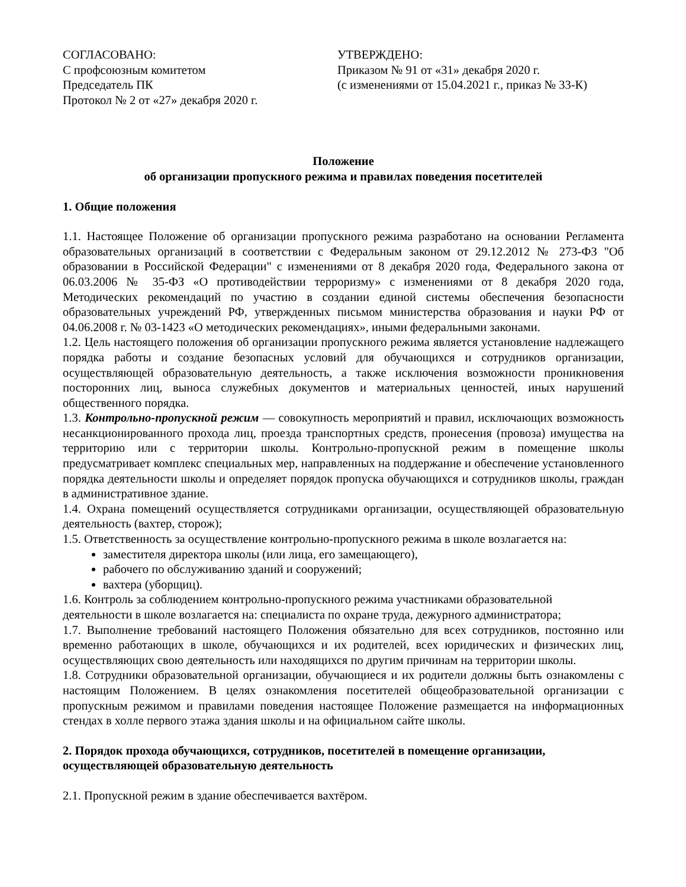СОГЛАСОВАНО:
С профсоюзным комитетом
Председатель ПК
Протокол № 2 от «27» декабря 2020 г.
УТВЕРЖДЕНО:
Приказом № 91 от «31» декабря 2020 г.
(с изменениями от 15.04.2021 г., приказ № 33-К)
Положение
об организации пропускного режима и правилах поведения посетителей
1. Общие положения
1.1. Настоящее Положение об организации пропускного режима разработано на основании Регламента образовательных организаций в соответствии с Федеральным законом от 29.12.2012 № 273-ФЗ "Об образовании в Российской Федерации" с изменениями от 8 декабря 2020 года, Федерального закона от 06.03.2006 № 35-ФЗ «О противодействии терроризму» с изменениями от 8 декабря 2020 года, Методических рекомендаций по участию в создании единой системы обеспечения безопасности образовательных учреждений РФ, утвержденных письмом министерства образования и науки РФ от 04.06.2008 г. № 03-1423 «О методических рекомендациях», иными федеральными законами.
1.2. Цель настоящего положения об организации пропускного режима является установление надлежащего порядка работы и создание безопасных условий для обучающихся и сотрудников организации, осуществляющей образовательную деятельность, а также исключения возможности проникновения посторонних лиц, выноса служебных документов и материальных ценностей, иных нарушений общественного порядка.
1.3. Контрольно-пропускной режим — совокупность мероприятий и правил, исключающих возможность несанкционированного прохода лиц, проезда транспортных средств, пронесения (провоза) имущества на территорию или с территории школы. Контрольно-пропускной режим в помещение школы предусматривает комплекс специальных мер, направленных на поддержание и обеспечение установленного порядка деятельности школы и определяет порядок пропуска обучающихся и сотрудников школы, граждан в административное здание.
1.4. Охрана помещений осуществляется сотрудниками организации, осуществляющей образовательную деятельность (вахтер, сторож);
1.5. Ответственность за осуществление контрольно-пропускного режима в школе возлагается на:
заместителя директора школы (или лица, его замещающего),
рабочего по обслуживанию зданий и сооружений;
вахтера (уборщиц).
1.6. Контроль за соблюдением контрольно-пропускного режима участниками образовательной деятельности в школе возлагается на: специалиста по охране труда, дежурного администратора;
1.7. Выполнение требований настоящего Положения обязательно для всех сотрудников, постоянно или временно работающих в школе, обучающихся и их родителей, всех юридических и физических лиц, осуществляющих свою деятельность или находящихся по другим причинам на территории школы.
1.8. Сотрудники образовательной организации, обучающиеся и их родители должны быть ознакомлены с настоящим Положением. В целях ознакомления посетителей общеобразовательной организации с пропускным режимом и правилами поведения настоящее Положение размещается на информационных стендах в холле первого этажа здания школы и на официальном сайте школы.
2. Порядок прохода обучающихся, сотрудников, посетителей в помещение организации, осуществляющей образовательную деятельность
2.1. Пропускной режим в здание обеспечивается вахтёром.